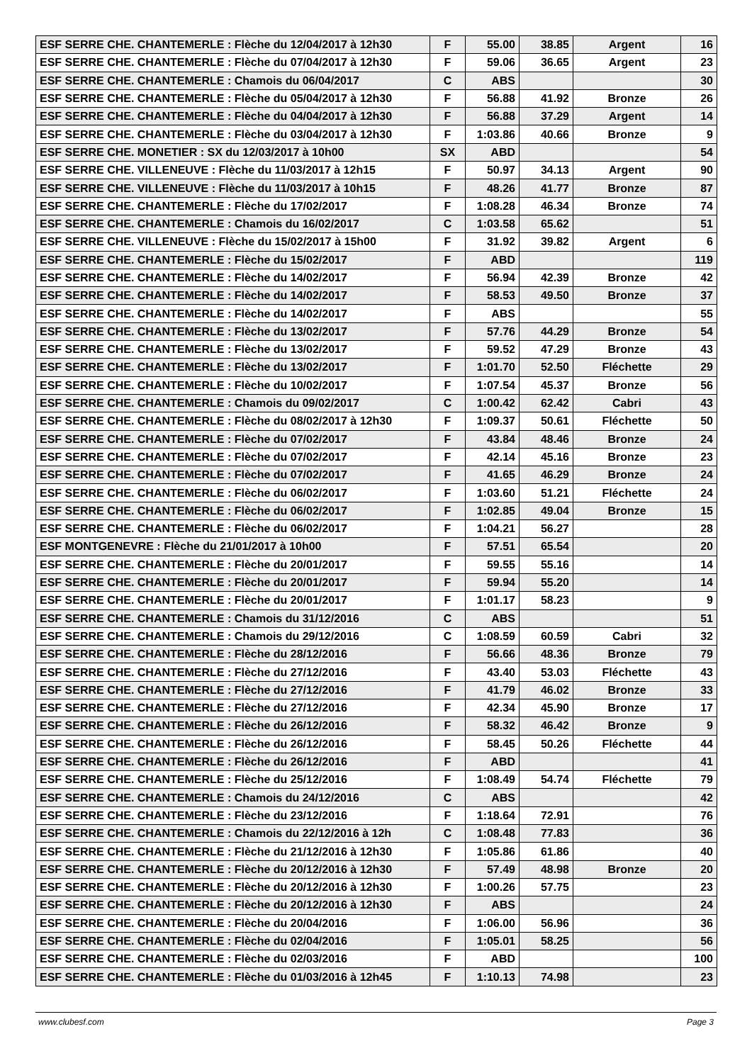| ESF SERRE CHE. CHANTEMERLE : Flèche du 12/04/2017 à 12h30 | F | 55.00 | 38.85 | Argent | 16 |
| ESF SERRE CHE. CHANTEMERLE : Flèche du 07/04/2017 à 12h30 | F | 59.06 | 36.65 | Argent | 23 |
| ESF SERRE CHE. CHANTEMERLE : Chamois du 06/04/2017 | C | ABS | | | 30 |
| ESF SERRE CHE. CHANTEMERLE : Flèche du 05/04/2017 à 12h30 | F | 56.88 | 41.92 | Bronze | 26 |
| ESF SERRE CHE. CHANTEMERLE : Flèche du 04/04/2017 à 12h30 | F | 56.88 | 37.29 | Argent | 14 |
| ESF SERRE CHE. CHANTEMERLE : Flèche du 03/04/2017 à 12h30 | F | 1:03.86 | 40.66 | Bronze | 9 |
| ESF SERRE CHE. MONETIER : SX du 12/03/2017 à 10h00 | SX | ABD | | | 54 |
| ESF SERRE CHE. VILLENEUVE : Flèche du 11/03/2017 à 12h15 | F | 50.97 | 34.13 | Argent | 90 |
| ESF SERRE CHE. VILLENEUVE : Flèche du 11/03/2017 à 10h15 | F | 48.26 | 41.77 | Bronze | 87 |
| ESF SERRE CHE. CHANTEMERLE : Flèche du 17/02/2017 | F | 1:08.28 | 46.34 | Bronze | 74 |
| ESF SERRE CHE. CHANTEMERLE : Chamois du 16/02/2017 | C | 1:03.58 | 65.62 | | 51 |
| ESF SERRE CHE. VILLENEUVE : Flèche du 15/02/2017 à 15h00 | F | 31.92 | 39.82 | Argent | 6 |
| ESF SERRE CHE. CHANTEMERLE : Flèche du 15/02/2017 | F | ABD | | | 119 |
| ESF SERRE CHE. CHANTEMERLE : Flèche du 14/02/2017 | F | 56.94 | 42.39 | Bronze | 42 |
| ESF SERRE CHE. CHANTEMERLE : Flèche du 14/02/2017 | F | 58.53 | 49.50 | Bronze | 37 |
| ESF SERRE CHE. CHANTEMERLE : Flèche du 14/02/2017 | F | ABS | | | 55 |
| ESF SERRE CHE. CHANTEMERLE : Flèche du 13/02/2017 | F | 57.76 | 44.29 | Bronze | 54 |
| ESF SERRE CHE. CHANTEMERLE : Flèche du 13/02/2017 | F | 59.52 | 47.29 | Bronze | 43 |
| ESF SERRE CHE. CHANTEMERLE : Flèche du 13/02/2017 | F | 1:01.70 | 52.50 | Fléchette | 29 |
| ESF SERRE CHE. CHANTEMERLE : Flèche du 10/02/2017 | F | 1:07.54 | 45.37 | Bronze | 56 |
| ESF SERRE CHE. CHANTEMERLE : Chamois du 09/02/2017 | C | 1:00.42 | 62.42 | Cabri | 43 |
| ESF SERRE CHE. CHANTEMERLE : Flèche du 08/02/2017 à 12h30 | F | 1:09.37 | 50.61 | Fléchette | 50 |
| ESF SERRE CHE. CHANTEMERLE : Flèche du 07/02/2017 | F | 43.84 | 48.46 | Bronze | 24 |
| ESF SERRE CHE. CHANTEMERLE : Flèche du 07/02/2017 | F | 42.14 | 45.16 | Bronze | 23 |
| ESF SERRE CHE. CHANTEMERLE : Flèche du 07/02/2017 | F | 41.65 | 46.29 | Bronze | 24 |
| ESF SERRE CHE. CHANTEMERLE : Flèche du 06/02/2017 | F | 1:03.60 | 51.21 | Fléchette | 24 |
| ESF SERRE CHE. CHANTEMERLE : Flèche du 06/02/2017 | F | 1:02.85 | 49.04 | Bronze | 15 |
| ESF SERRE CHE. CHANTEMERLE : Flèche du 06/02/2017 | F | 1:04.21 | 56.27 | | 28 |
| ESF MONTGENEVRE : Flèche du 21/01/2017 à 10h00 | F | 57.51 | 65.54 | | 20 |
| ESF SERRE CHE. CHANTEMERLE : Flèche du 20/01/2017 | F | 59.55 | 55.16 | | 14 |
| ESF SERRE CHE. CHANTEMERLE : Flèche du 20/01/2017 | F | 59.94 | 55.20 | | 14 |
| ESF SERRE CHE. CHANTEMERLE : Flèche du 20/01/2017 | F | 1:01.17 | 58.23 | | 9 |
| ESF SERRE CHE. CHANTEMERLE : Chamois du 31/12/2016 | C | ABS | | | 51 |
| ESF SERRE CHE. CHANTEMERLE : Chamois du 29/12/2016 | C | 1:08.59 | 60.59 | Cabri | 32 |
| ESF SERRE CHE. CHANTEMERLE : Flèche du 28/12/2016 | F | 56.66 | 48.36 | Bronze | 79 |
| ESF SERRE CHE. CHANTEMERLE : Flèche du 27/12/2016 | F | 43.40 | 53.03 | Fléchette | 43 |
| ESF SERRE CHE. CHANTEMERLE : Flèche du 27/12/2016 | F | 41.79 | 46.02 | Bronze | 33 |
| ESF SERRE CHE. CHANTEMERLE : Flèche du 27/12/2016 | F | 42.34 | 45.90 | Bronze | 17 |
| ESF SERRE CHE. CHANTEMERLE : Flèche du 26/12/2016 | F | 58.32 | 46.42 | Bronze | 9 |
| ESF SERRE CHE. CHANTEMERLE : Flèche du 26/12/2016 | F | 58.45 | 50.26 | Fléchette | 44 |
| ESF SERRE CHE. CHANTEMERLE : Flèche du 26/12/2016 | F | ABD | | | 41 |
| ESF SERRE CHE. CHANTEMERLE : Flèche du 25/12/2016 | F | 1:08.49 | 54.74 | Fléchette | 79 |
| ESF SERRE CHE. CHANTEMERLE : Chamois du 24/12/2016 | C | ABS | | | 42 |
| ESF SERRE CHE. CHANTEMERLE : Flèche du 23/12/2016 | F | 1:18.64 | 72.91 | | 76 |
| ESF SERRE CHE. CHANTEMERLE : Chamois du 22/12/2016 à 12h | C | 1:08.48 | 77.83 | | 36 |
| ESF SERRE CHE. CHANTEMERLE : Flèche du 21/12/2016 à 12h30 | F | 1:05.86 | 61.86 | | 40 |
| ESF SERRE CHE. CHANTEMERLE : Flèche du 20/12/2016 à 12h30 | F | 57.49 | 48.98 | Bronze | 20 |
| ESF SERRE CHE. CHANTEMERLE : Flèche du 20/12/2016 à 12h30 | F | 1:00.26 | 57.75 | | 23 |
| ESF SERRE CHE. CHANTEMERLE : Flèche du 20/12/2016 à 12h30 | F | ABS | | | 24 |
| ESF SERRE CHE. CHANTEMERLE : Flèche du 20/04/2016 | F | 1:06.00 | 56.96 | | 36 |
| ESF SERRE CHE. CHANTEMERLE : Flèche du 02/04/2016 | F | 1:05.01 | 58.25 | | 56 |
| ESF SERRE CHE. CHANTEMERLE : Flèche du 02/03/2016 | F | ABD | | | 100 |
| ESF SERRE CHE. CHANTEMERLE : Flèche du 01/03/2016 à 12h45 | F | 1:10.13 | 74.98 | | 23 |
www.clubesf.com Page 3